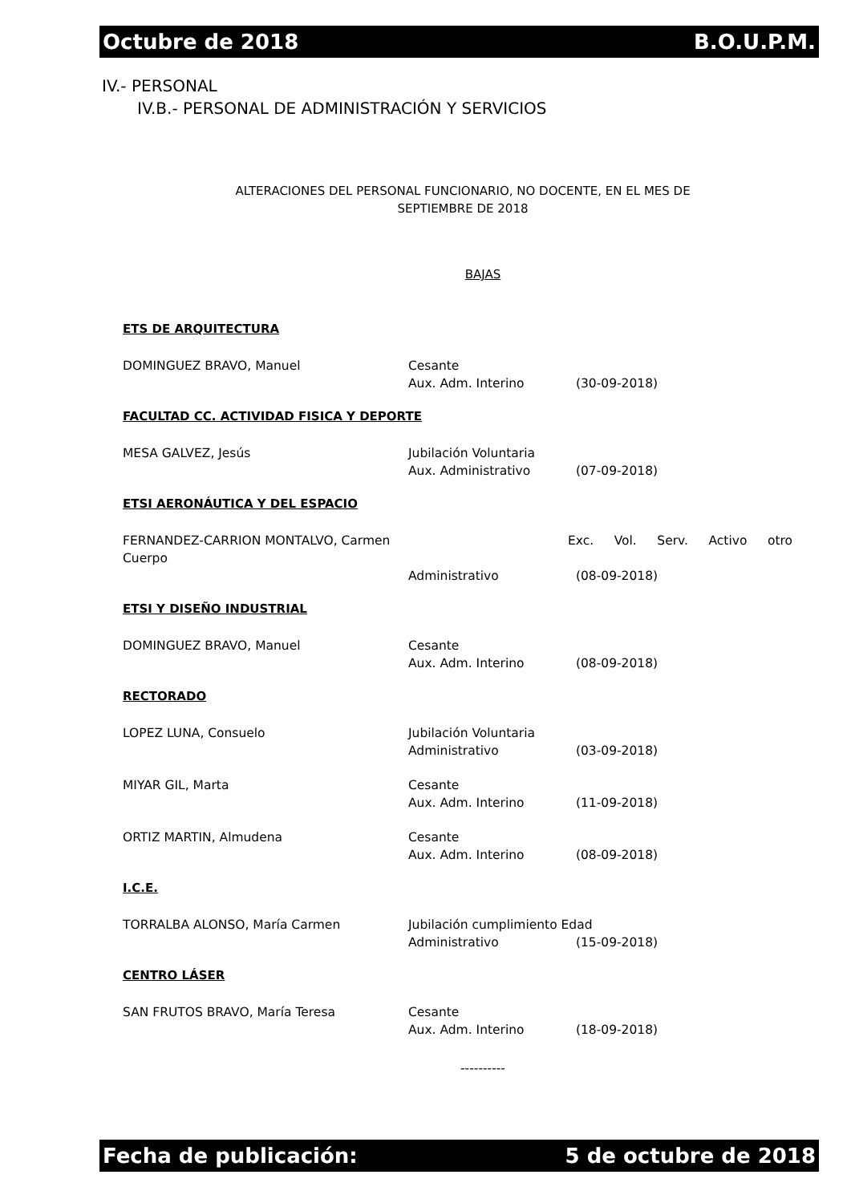Octubre de 2018 B.O.U.P.M.
IV.- PERSONAL
IV.B.- PERSONAL DE ADMINISTRACIÓN Y SERVICIOS
ALTERACIONES DEL PERSONAL FUNCIONARIO, NO DOCENTE, EN EL MES DE
SEPTIEMBRE DE 2018
BAJAS
ETS DE ARQUITECTURA
DOMINGUEZ BRAVO, Manuel Cesante
Aux. Adm. Interino (30-09-2018)
FACULTAD CC. ACTIVIDAD FISICA Y DEPORTE
MESA GALVEZ, Jesús Jubilación Voluntaria
Aux. Administrativo (07-09-2018)
ETSI AERONÁUTICA Y DEL ESPACIO
FERNANDEZ-CARRION MONTALVO, Carmen Exc. Vol. Serv. Activo otro
Cuerpo
Administrativo (08-09-2018)
ETSI Y DISEÑO INDUSTRIAL
DOMINGUEZ BRAVO, Manuel Cesante
Aux. Adm. Interino (08-09-2018)
RECTORADO
LOPEZ LUNA, Consuelo Jubilación Voluntaria
Administrativo (03-09-2018)
MIYAR GIL, Marta Cesante
Aux. Adm. Interino (11-09-2018)
ORTIZ MARTIN, Almudena Cesante
Aux. Adm. Interino (08-09-2018)
I.C.E.
TORRALBA ALONSO, María Carmen Jubilación cumplimiento Edad
Administrativo (15-09-2018)
CENTRO LÁSER
SAN FRUTOS BRAVO, María Teresa Cesante
Aux. Adm. Interino (18-09-2018)
----------
Fecha de publicación: 5 de octubre de 2018